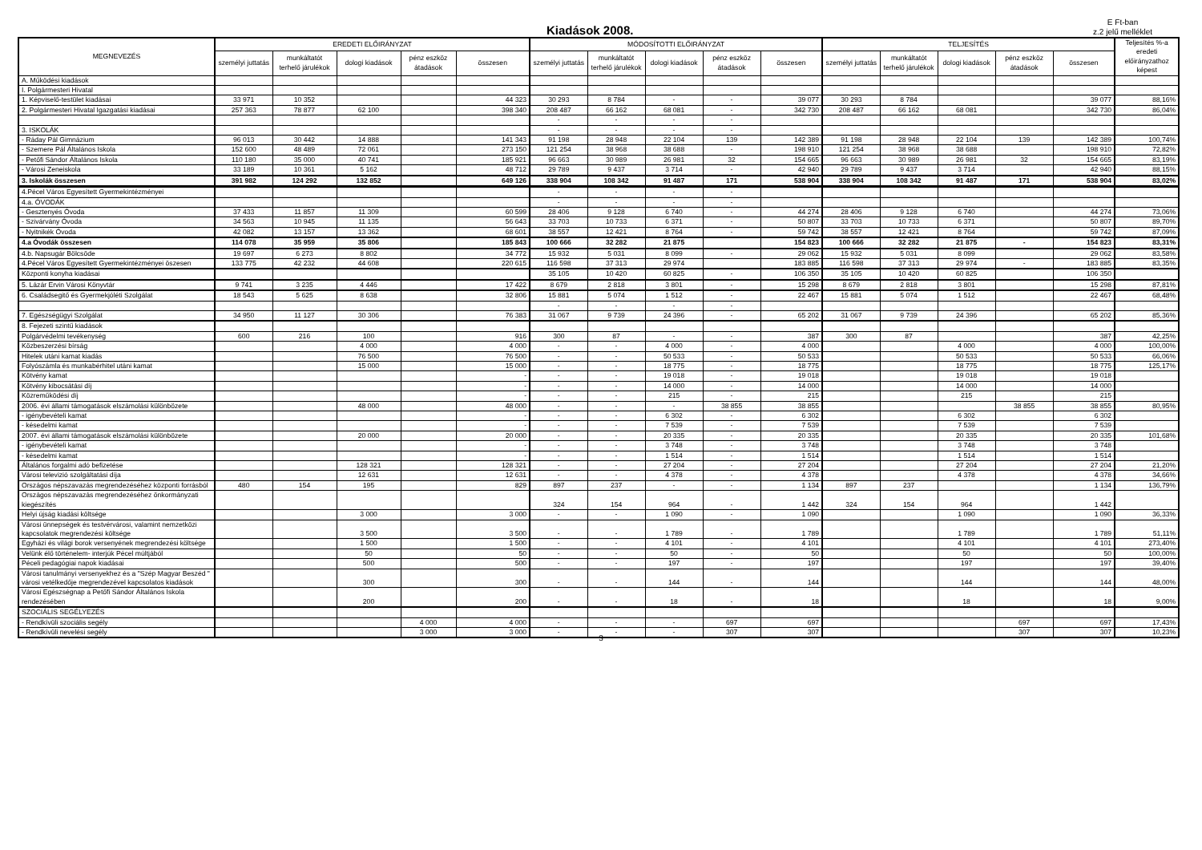Kiadások 2008.
E Ft-ban
z.2 jelű melléklet
| MEGNEVEZÉS | EREDETI ELŐIRÁNYZAT | | | | | MÓDOSÍTOTTI ELŐIRÁNYZAT | | | | | TELJESÍTÉS | | | | | Teljesítés %-a eredeti előirányzathoz képest |
| --- | --- | --- | --- | --- | --- | --- | --- | --- | --- | --- | --- | --- | --- | --- | --- | --- |
| | személyi juttatás | munkáltatót terhelő járulékok | dologi kiadások | pénz eszköz átadások | összesen | személyi juttatás | munkáltatót terhelő járulékok | dologi kiadások | pénz eszköz átadások | összesen | személyi juttatás | munkáltatót terhelő járulékok | dologi kiadások | pénz eszköz átadások | összesen | |
| A. Működési kiadások | | | | | | | | | | | | | | | | |
| I. Polgármesteri Hivatal | | | | | | | | | | | | | | | | |
| 1. Képviselő-testület kiadásai | 33 971 | 10 352 | | | 44 323 | 30 293 | 8 784 | - | - | 39 077 | 30 293 | 8 784 | | | 39 077 | 88,16% |
| 2. Polgármesteri Hivatal Igazgatási kiadásai | 257 363 | 78 877 | 62 100 | | 398 340 | 208 487 | 66 162 | 68 081 | - | 342 730 | 208 487 | 66 162 | 68 081 | | 342 730 | 86,04% |
| | | | | | | - | - | - | - | | | | | | | |
| 3. ISKOLÁK | | | | | | - | - | - | - | | | | | | | |
| - Ráday Pál Gimnázium | 96 013 | 30 442 | 14 888 | | 141 343 | 91 198 | 28 948 | 22 104 | 139 | 142 389 | 91 198 | 28 948 | 22 104 | 139 | 142 389 | 100,74% |
| - Szemere Pál Általános Iskola | 152 600 | 48 489 | 72 061 | | 273 150 | 121 254 | 38 968 | 38 688 | - | 198 910 | 121 254 | 38 968 | 38 688 | | 198 910 | 72,82% |
| - Petőfi Sándor Általános Iskola | 110 180 | 35 000 | 40 741 | | 185 921 | 96 663 | 30 989 | 26 981 | 32 | 154 665 | 96 663 | 30 989 | 26 981 | 32 | 154 665 | 83,19% |
| - Városi Zeneiskola | 33 189 | 10 361 | 5 162 | | 48 712 | 29 789 | 9 437 | 3 714 | - | 42 940 | 29 789 | 9 437 | 3 714 | | 42 940 | 88,15% |
| 3. Iskolák összesen | 391 982 | 124 292 | 132 852 | | 649 126 | 338 904 | 108 342 | 91 487 | 171 | 538 904 | 338 904 | 108 342 | 91 487 | 171 | 538 904 | 83,02% |
| 4.Pécel Város Egyesített Gyermekintézményei | | | | | | - | - | - | - | | | | | | | |
| 4.a. ÓVODÁK | | | | | | - | - | - | - | | | | | | | |
| - Gesztenyés Óvoda | 37 433 | 11 857 | 11 309 | | 60 599 | 28 406 | 9 128 | 6 740 | - | 44 274 | 28 406 | 9 128 | 6 740 | | 44 274 | 73,06% |
| - Szivárvány Óvoda | 34 563 | 10 945 | 11 135 | | 56 643 | 33 703 | 10 733 | 6 371 | - | 50 807 | 33 703 | 10 733 | 6 371 | | 50 807 | 89,70% |
| - Nyitnikék Óvoda | 42 082 | 13 157 | 13 362 | | 68 601 | 38 557 | 12 421 | 8 764 | - | 59 742 | 38 557 | 12 421 | 8 764 | | 59 742 | 87,09% |
| 4.a Óvodák összesen | 114 078 | 35 959 | 35 806 | | 185 843 | 100 666 | 32 282 | 21 875 | | 154 823 | 100 666 | 32 282 | 21 875 | - | 154 823 | 83,31% |
| 4.b. Napsugár Bölcsöde | 19 697 | 6 273 | 8 802 | | 34 772 | 15 932 | 5 031 | 8 099 | - | 29 062 | 15 932 | 5 031 | 8 099 | | 29 062 | 83,58% |
| 4.Pécel Város Egyesített Gyermekintézményei öszesen | 133 775 | 42 232 | 44 608 | | 220 615 | 116 598 | 37 313 | 29 974 | | 183 885 | 116 598 | 37 313 | 29 974 | - | 183 885 | 83,35% |
| Központi konyha kiadásai | | | | | | 35 105 | 10 420 | 60 825 | - | 106 350 | 35 105 | 10 420 | 60 825 | | 106 350 | |
| 5. Lázár Ervin Városi Könyvtár | 9 741 | 3 235 | 4 446 | | 17 422 | 8 679 | 2 818 | 3 801 | - | 15 298 | 8 679 | 2 818 | 3 801 | | 15 298 | 87,81% |
| 6. Családsegitő és Gyermekjóléti Szolgálat | 18 543 | 5 625 | 8 638 | | 32 806 | 15 881 | 5 074 | 1 512 | - | 22 467 | 15 881 | 5 074 | 1 512 | | 22 467 | 68,48% |
| | | | | | | - | - | - | - | | | | | | | |
| 7. Egészségügyi Szolgálat | 34 950 | 11 127 | 30 306 | | 76 383 | 31 067 | 9 739 | 24 396 | - | 65 202 | 31 067 | 9 739 | 24 396 | | 65 202 | 85,36% |
| 8. Fejezeti szintű kiadások | | | | | | | | | | | | | | | | |
| Polgárvédelmi tevékenység | 600 | 216 | 100 | | 916 | 300 | 87 | - | - | 387 | 300 | 87 | | | 387 | 42,25% |
| Közbeszerzési bírság | | | 4 000 | | 4 000 | - | - | 4 000 | - | 4 000 | | | 4 000 | | 4 000 | 100,00% |
| Hitelek utáni kamat kiadás | | | 76 500 | | 76 500 | - | - | 50 533 | - | 50 533 | | | 50 533 | | 50 533 | 66,06% |
| Folyószámla és munkabérhitel utáni kamat | | | 15 000 | | 15 000 | - | - | 18 775 | - | 18 775 | | | 18 775 | | 18 775 | 125,17% |
| Kötvény kamat | | | | | - | - | - | 19 018 | - | 19 018 | | | 19 018 | | 19 018 | |
| Kötvény kibocsátási díj | | | | | - | - | - | 14 000 | - | 14 000 | | | 14 000 | | 14 000 | |
| Közreműködési díj | | | | | - | - | - | 215 | - | 215 | | | 215 | | 215 | |
| 2006. évi állami támogatások elszámolási különbözete | | | 48 000 | | 48 000 | - | - | - | 38 855 | 38 855 | | | | 38 855 | 38 855 | 80,95% |
| - igénybevételi kamat | | | | | - | - | - | 6 302 | - | 6 302 | | | 6 302 | | 6 302 | |
| - késedelmi kamat | | | | | - | - | - | 7 539 | - | 7 539 | | | 7 539 | | 7 539 | |
| 2007. évi állami támogatások elszámolási különbözete | | | 20 000 | | 20 000 | - | - | 20 335 | - | 20 335 | | | 20 335 | | 20 335 | 101,68% |
| - igénybevételi kamat | | | | | - | - | - | 3 748 | - | 3 748 | | | 3 748 | | 3 748 | |
| - késedelmi kamat | | | | | - | - | - | 1 514 | - | 1 514 | | | 1 514 | | 1 514 | |
| Általános forgalmi adó befizetése | | | 128 321 | | 128 321 | - | - | 27 204 | - | 27 204 | | | 27 204 | | 27 204 | 21,20% |
| Városi televizió szolgáltatási díja | | | 12 631 | | 12 631 | - | - | 4 378 | - | 4 378 | | | 4 378 | | 4 378 | 34,66% |
| Országos népszavazás megrendezéséhez központi forrásból | 480 | 154 | 195 | | 829 | 897 | 237 | - | - | 1 134 | 897 | 237 | | | 1 134 | 136,79% |
| Országos népszavazás megrendezéséhez önkormányzati kiegészítés | | | | | | 324 | 154 | 964 | - | 1 442 | 324 | 154 | 964 | | 1 442 | |
| Helyi újság kiadási költsége | | | 3 000 | | 3 000 | - | - | 1 090 | - | 1 090 | | | 1 090 | | 1 090 | 36,33% |
| Városi ünnepségek és testvérvárosi, valamint nemzetközi kapcsolatok megrendezési költsége | | | 3 500 | | 3 500 | - | - | 1 789 | - | 1 789 | | | 1 789 | | 1 789 | 51,11% |
| Egyházi és világi borok versenyének megrendezési költsége | | | 1 500 | | 1 500 | - | - | 4 101 | - | 4 101 | | | 4 101 | | 4 101 | 273,40% |
| Velünk élő történelem- interjúk Pécel múltjából | | | 50 | | 50 | - | - | 50 | - | 50 | | | 50 | | 50 | 100,00% |
| Péceli pedagógiai napok kiadásai | | | 500 | | 500 | - | - | 197 | - | 197 | | | 197 | | 197 | 39,40% |
| Városi tanulmányi versenyekhez és a "Szép Magyar Beszéd " városi vetélkedője megrendezével kapcsolatos kiadások | | | 300 | | 300 | - | - | 144 | - | 144 | | | 144 | | 144 | 48,00% |
| Városi Egészségnap a Petőfi Sándor Általános Iskola rendezésében | | | 200 | | 200 | - | - | 18 | - | 18 | | | 18 | | 18 | 9,00% |
| SZOCIÁLIS SEGÉLYEZÉS | | | | | | | | | | | | | | | | |
| - Rendkívüli szociális segély | | | | 4 000 | 4 000 | - | - | - | 697 | 697 | | | | 697 | 697 | 17,43% |
| - Rendkívüli nevelési segély | | | | 3 000 | 3 000 | - | - | - | 307 | 307 | | | | 307 | 307 | 10,23% |
3